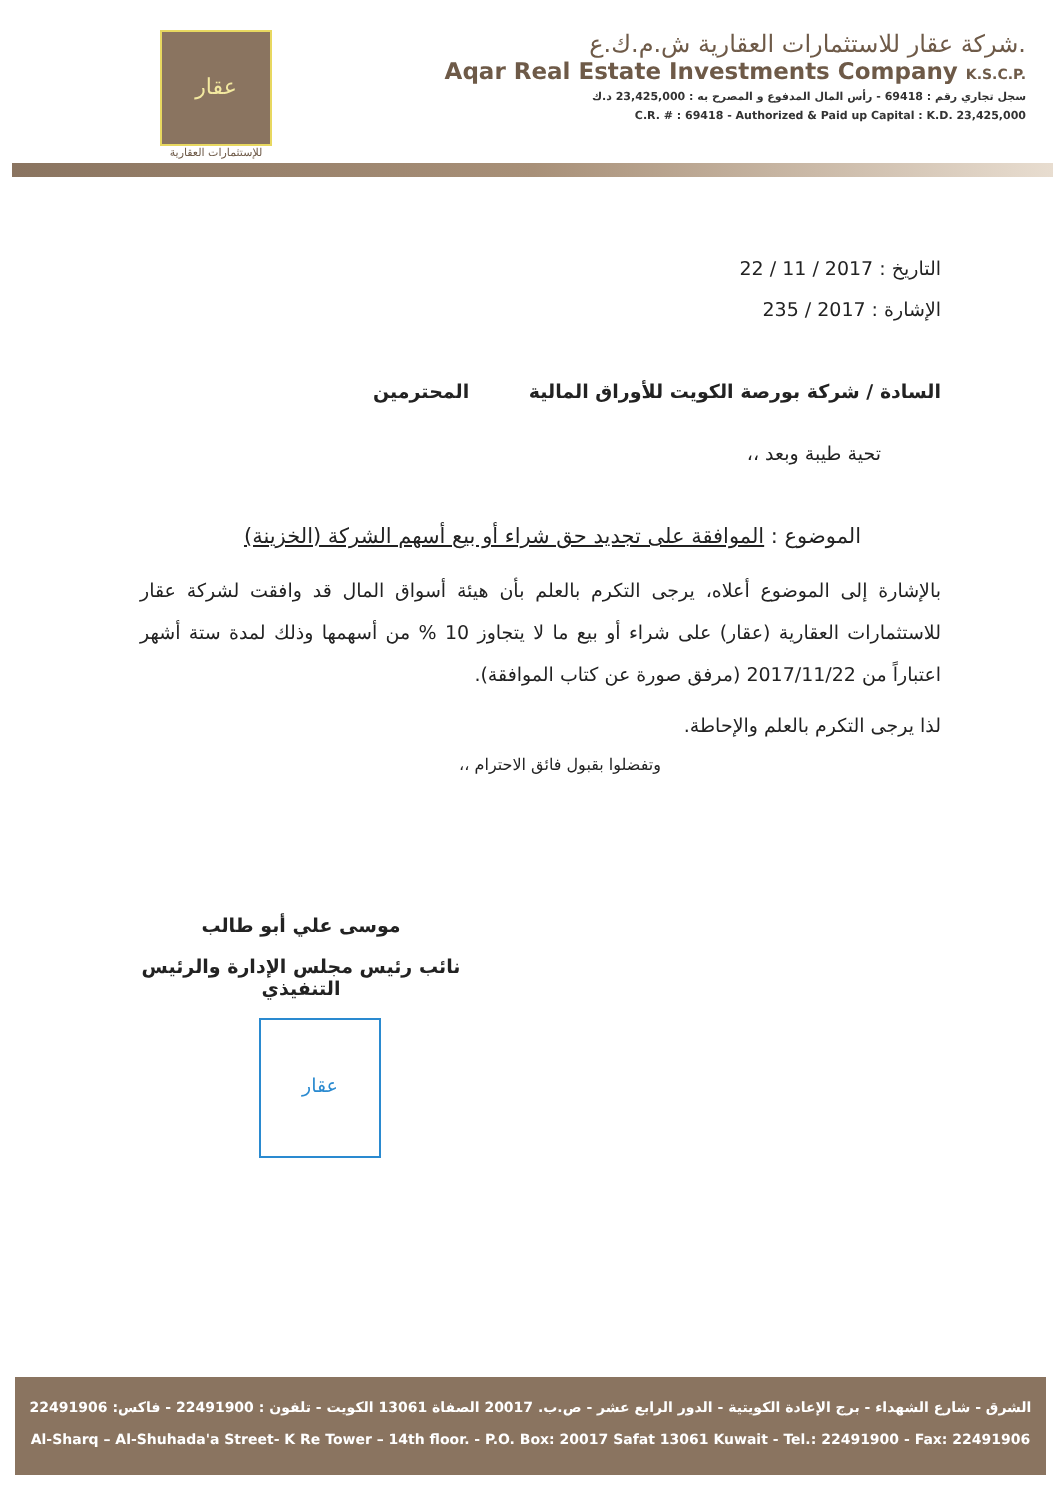عقار
للإستثمارات العقارية
شركة عقار للاستثمارات العقارية ش.م.ك.ع.
Aqar Real Estate Investments Company K.S.C.P.
سجل تجاري رقم : 69418 - رأس المال المدفوع و المصرح به : 23,425,000 د.ك
C.R. # : 69418 - Authorized & Paid up Capital : K.D. 23,425,000
التاريخ : 2017 / 11 / 22
الإشارة : 2017 / 235
السادة / شركة بورصة الكويت للأوراق المالية المحترمين
تحية طيبة وبعد ،،
الموضوع : الموافقة على تجديد حق شراء أو بيع أسهم الشركة (الخزينة)
بالإشارة إلى الموضوع أعلاه، يرجى التكرم بالعلم بأن هيئة أسواق المال قد وافقت لشركة عقار للاستثمارات العقارية (عقار) على شراء أو بيع ما لا يتجاوز 10 % من أسهمها وذلك لمدة ستة أشهر اعتباراً من 2017/11/22 (مرفق صورة عن كتاب الموافقة).
لذا يرجى التكرم بالعلم والإحاطة.
وتفضلوا بقبول فائق الاحترام ،،
موسى علي أبو طالب
نائب رئيس مجلس الإدارة والرئيس التنفيذي
عقار
الشرق - شارع الشهداء - برج الإعادة الكويتية - الدور الرابع عشر - ص.ب. 20017 الصفاة 13061 الكويت - تلفون : 22491900 - فاكس: 22491906
Al-Sharq – Al-Shuhada'a Street- K Re Tower – 14th floor. - P.O. Box: 20017 Safat 13061 Kuwait - Tel.: 22491900 - Fax: 22491906